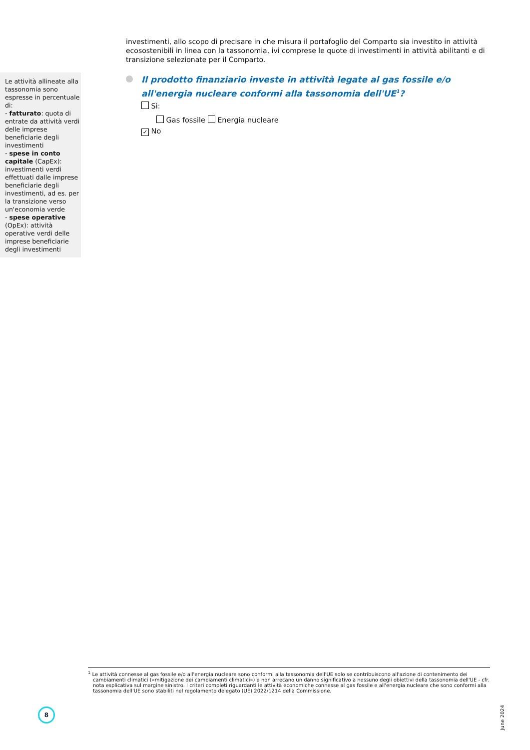investimenti, allo scopo di precisare in che misura il portafoglio del Comparto sia investito in attività ecosostenibili in linea con la tassonomia, ivi comprese le quote di investimenti in attività abilitanti e di transizione selezionate per il Comparto.
Il prodotto finanziario investe in attività legate al gas fossile e/o all'energia nucleare conformi alla tassonomia dell'UE<sup>1</sup>?
Sì:
Gas fossile Energia nucleare
✓ No
Le attività allineate alla tassonomia sono espresse in percentuale di:
- fatturato: quota di entrate da attività verdi delle imprese beneficiarie degli investimenti
- spese in conto capitale (CapEx): investimenti verdi effettuati dalle imprese beneficiarie degli investimenti, ad es. per la transizione verso un'economia verde
- spese operative (OpEx): attività operative verdi delle imprese beneficiarie degli investimenti
<sup>1</sup> Le attività connesse al gas fossile e/o all'energia nucleare sono conformi alla tassonomia dell'UE solo se contribuiscono all'azione di contenimento dei cambiamenti climatici («mitigazione dei cambiamenti climatici») e non arrecano un danno significativo a nessuno degli obiettivi della tassonomia dell'UE - cfr. nota esplicativa sul margine sinistro. I criteri completi riguardanti le attività economiche connesse al gas fossile e all'energia nucleare che sono conformi alla tassonomia dell'UE sono stabiliti nel regolamento delegato (UE) 2022/1214 della Commissione.
8
June 2024